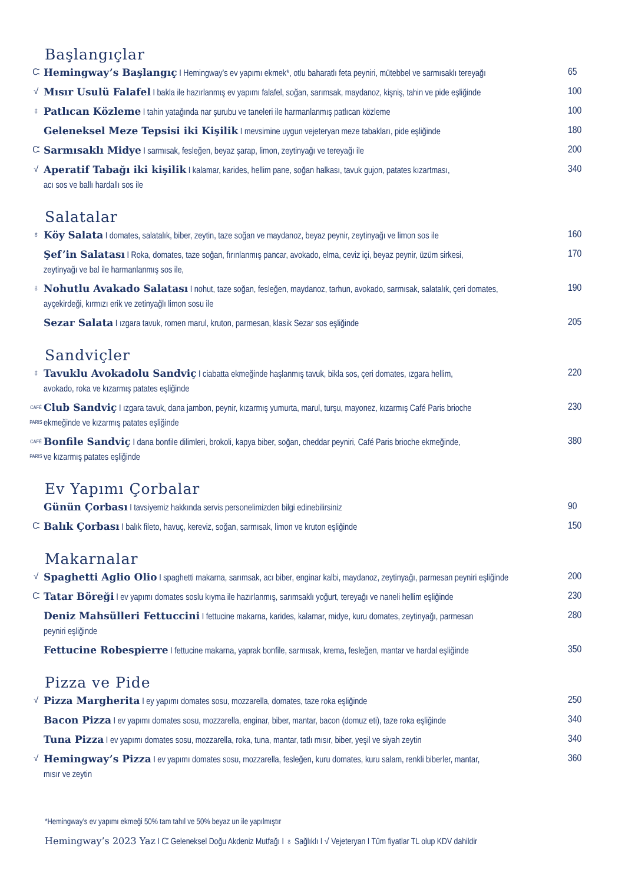Başlangıçlar
Ꮸ Hemingway’s Başlangıç I Hemingway’s ev yapımı ekmek*, otlu baharatlı feta peyniri, mütebbel ve sarmısaklı tereyağı
65
√ Mısır Usulü Falafel I bakla ile hazırlanmış ev yapımı falafel, soğan, sarımsak, maydanoz, kişniş, tahin ve pide eşliğinde
100
♁ Patlıcan Közleme I tahin yatağında nar şurubu ve taneleri ile harmanlanmış patlıcan közleme 100
Geleneksel Meze Tepsisi iki Kişilik I mevsimine uygun vejeteryan meze tabakları, pide eşliğinde
180
Ꮸ Sarmısaklı Midye I sarmısak, fesleğen, beyaz şarap, limon, zeytinyağı ve tereyağı ile 200
√ Aperatif Tabağı iki kişilik I kalamar, karides, hellim pane, soğan halkası, tavuk gujon, patates kızartması,
acı sos ve ballı hardallı sos ile
340
Salatalar
♁ Köy Salata I domates, salatalık, biber, zeytin, taze soğan ve maydanoz, beyaz peynir, zeytinyağı ve limon sos ile
160
Şef’in Salatası I Roka, domates, taze soğan, fırınlanmış pancar, avokado, elma, ceviz içi, beyaz peynir, üzüm sirkesi,
zeytinyağı ve bal ile harmanlanmış sos ile,
170
♁ Nohutlu Avakado Salatası I nohut, taze soğan, fesleğen, maydanoz, tarhun, avokado, sarmısak, salatalık, çeri domates,
ayçekirdeği, kırmızı erik ve zetinyağlı limon sosu ile
190
Sezar Salata I ızgara tavuk, romen marul, kruton, parmesan, klasik Sezar sos eşliğinde 205
Sandviçler
♁ Tavuklu Avokadolu Sandviç I ciabatta ekmeğinde haşlanmış tavuk, bikla sos, çeri domates, ızgara hellim,
avokado, roka ve kızarmış patates eşliğinde
220
CAFÉ PARIS
Club Sandviç I ızgara tavuk, dana jambon, peynir, kızarmış yumurta, marul, turşu, mayonez, kızarmış Café Paris brioche
ekmeğinde ve kızarmış patates eşliğinde
230
CAFÉ PARIS
Bonfile Sandviç I dana bonfile dilimleri, brokoli, kapya biber, soğan, cheddar peyniri, Café Paris brioche ekmeğinde,
ve kızarmış patates eşliğinde
380
Ev Yapımı Çorbalar
Günün Çorbası I tavsiyemiz hakkında servis personelimizden bilgi edinebilirsiniz 90
Ꮸ Balık Çorbası I balık fileto, havuç, kereviz, soğan, sarmısak, limon ve kruton eşliğinde 150
Makarnalar
√ Spaghetti Aglio Olio I spaghetti makarna, sarımsak, acı biber, enginar kalbi, maydanoz, zeytinyağı, parmesan peyniri eşliğinde
200
Ꮸ Tatar Böreği I ev yapımı domates soslu kıyma ile hazırlanmış, sarımsaklı yoğurt, tereyağı ve naneli hellim eşliğinde
230
Deniz Mahsülleri Fettuccini I fettucine makarna, karides, kalamar, midye, kuru domates, zeytinyağı, parmesan
peyniri eşliğinde
280
Fettucine Robespierre I fettucine makarna, yaprak bonfile, sarmısak, krema, fesleğen, mantar ve hardal eşliğinde
350
Pizza ve Pide
√ Pizza Margherita I ey yapımı domates sosu, mozzarella, domates, taze roka eşliğinde 250
Bacon Pizza I ev yapımı domates sosu, mozzarella, enginar, biber, mantar, bacon (domuz eti), taze roka eşliğinde
340
Tuna Pizza I ev yapımı domates sosu, mozzarella, roka, tuna, mantar, tatlı mısır, biber, yeşil ve siyah zeytin
340
√ Hemingway’s Pizza I ev yapımı domates sosu, mozzarella, fesleğen, kuru domates, kuru salam, renkli biberler, mantar,
mısır ve zeytin
360
*Hemingway’s ev yapımı ekmeği 50% tam tahıl ve 50% beyaz un ile yapılmıştır
Hemingway’s 2023 Yaz I Ꮸ Geleneksel Doğu Akdeniz Mutfağı I ♁ Sağlıklı I √ Vejeteryan I Tüm fiyatlar TL olup KDV dahildir